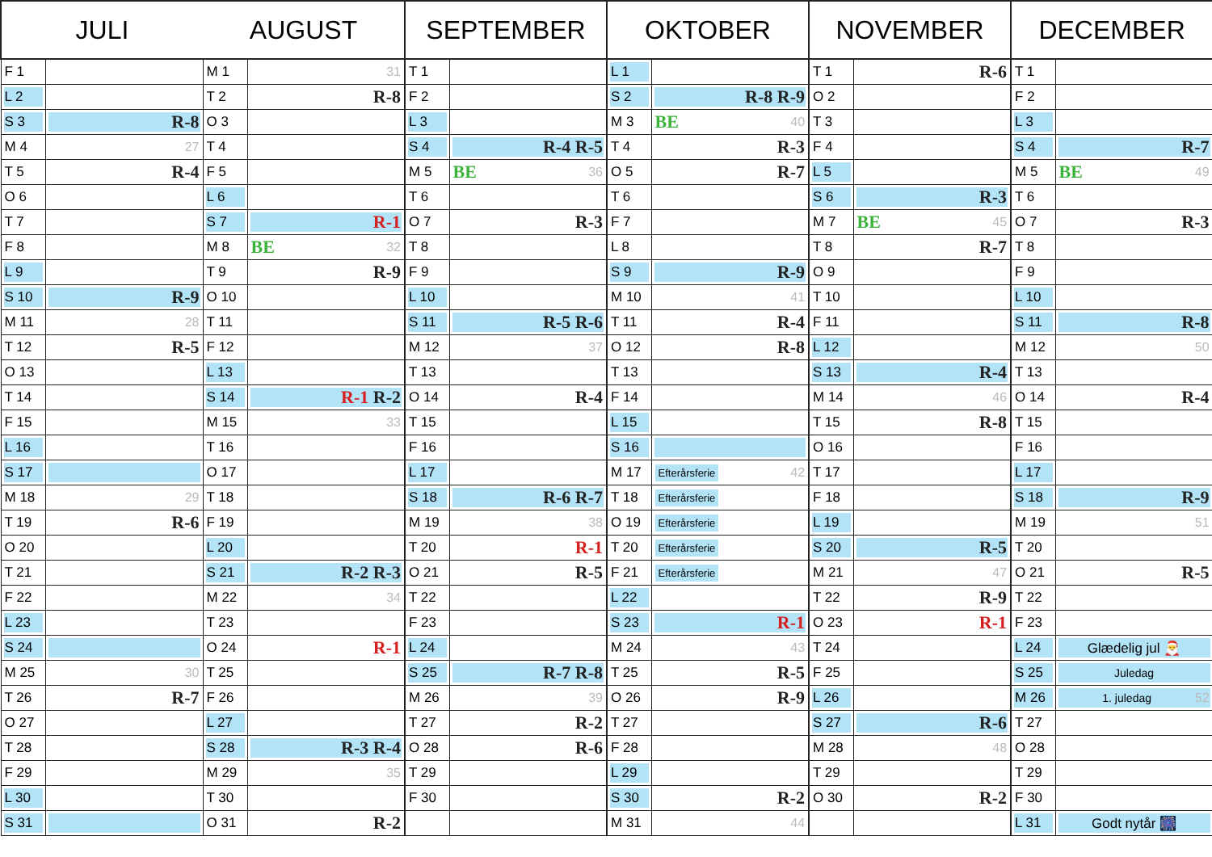| JULI | | AUGUST | | SEPTEMBER | | OKTOBER | | NOVEMBER | | DECEMBER | |
| --- | --- | --- | --- | --- | --- | --- | --- | --- | --- | --- | --- |
| F 1 | | M 1 | 31 | T 1 | | L 1 | | T 1 | R-6 | T 1 | |
| L 2 | | T 2 | R-8 | F 2 | | S 2 | R-8 R-9 | O 2 | | F 2 | |
| S 3 | R-8 | O 3 | | L 3 | | M 3 | BE 40 | T 3 | | L 3 | |
| M 4 | 27 | T 4 | | S 4 | R-4 R-5 | T 4 | R-3 | F 4 | | S 4 | R-7 |
| T 5 | R-4 | F 5 | | M 5 | BE 36 | O 5 | R-7 | L 5 | | M 5 | BE 49 |
| O 6 | | L 6 | | T 6 | | T 6 | | S 6 | R-3 | T 6 | |
| T 7 | | S 7 | R-1 | O 7 | R-3 | F 7 | | M 7 | BE 45 | O 7 | R-3 |
| F 8 | | M 8 | BE 32 | T 8 | | L 8 | | T 8 | R-7 | T 8 | |
| L 9 | | T 9 | R-9 | F 9 | | S 9 | R-9 | O 9 | | F 9 | |
| S 10 | R-9 | O 10 | | L 10 | | M 10 | 41 | T 10 | | L 10 | |
| M 11 | 28 | T 11 | | S 11 | R-5 R-6 | T 11 | R-4 | F 11 | | S 11 | R-8 |
| T 12 | R-5 | F 12 | | M 12 | 37 | O 12 | R-8 | L 12 | | M 12 | 50 |
| O 13 | | L 13 | | T 13 | | T 13 | | S 13 | R-4 | T 13 | |
| T 14 | | S 14 | R-1 R-2 | O 14 | R-4 | F 14 | | M 14 | 46 | O 14 | R-4 |
| F 15 | | M 15 | 33 | T 15 | | L 15 | | T 15 | R-8 | T 15 | |
| L 16 | | T 16 | | F 16 | | S 16 | | O 16 | | F 16 | |
| S 17 | | O 17 | | L 17 | | M 17 | Efterårsferie 42 | T 17 | | L 17 | |
| M 18 | 29 | T 18 | | S 18 | R-6 R-7 | T 18 | Efterårsferie | F 18 | | S 18 | R-9 |
| T 19 | R-6 | F 19 | | M 19 | 38 | O 19 | Efterårsferie | L 19 | | M 19 | 51 |
| O 20 | | L 20 | | T 20 | R-1 | T 20 | Efterårsferie | S 20 | R-5 | T 20 | |
| T 21 | | S 21 | R-2 R-3 | O 21 | R-5 | F 21 | Efterårsferie | M 21 | 47 | O 21 | R-5 |
| F 22 | | M 22 | 34 | T 22 | | L 22 | | T 22 | R-9 | T 22 | |
| L 23 | | T 23 | | F 23 | | S 23 | R-1 | O 23 | R-1 | F 23 | |
| S 24 | | O 24 | R-1 | L 24 | | M 24 | 43 | T 24 | | L 24 | Glædelig jul 🎅 |
| M 25 | 30 | T 25 | | S 25 | R-7 R-8 | T 25 | R-5 | F 25 | | S 25 | Juledag |
| T 26 | R-7 | F 26 | | M 26 | 39 | O 26 | R-9 | L 26 | | M 26 | 1. juledag 52 |
| O 27 | | L 27 | | T 27 | R-2 | T 27 | | S 27 | R-6 | T 27 | |
| T 28 | | S 28 | R-3 R-4 | O 28 | R-6 | F 28 | | M 28 | 48 | O 28 | |
| F 29 | | M 29 | 35 | T 29 | | L 29 | | T 29 | | T 29 | |
| L 30 | | T 30 | | F 30 | | S 30 | R-2 | O 30 | R-2 | F 30 | |
| S 31 | | O 31 | R-2 | | | M 31 | 44 | | | L 31 | Godt nytår 🎆 |